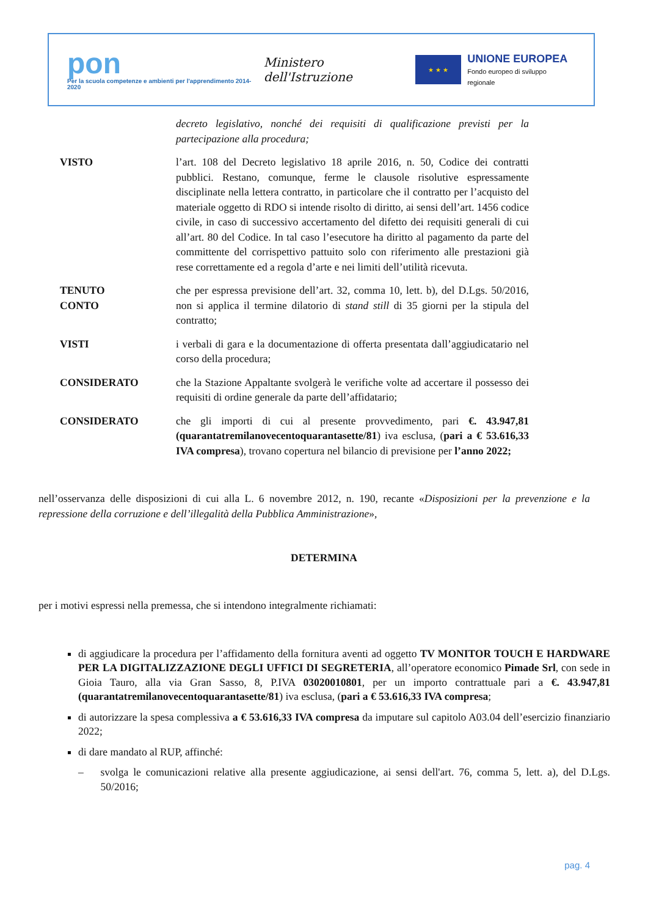pon
Per la scuola competenze e ambienti per l'apprendimento 2014-2020
Ministero dell'Istruzione
★ ★ ★
UNIONE EUROPEA
Fondo europeo di sviluppo regionale
decreto legislativo, nonché dei requisiti di qualificazione previsti per la partecipazione alla procedura;
VISTO l’art. 108 del Decreto legislativo 18 aprile 2016, n. 50, Codice dei contratti pubblici. Restano, comunque, ferme le clausole risolutive espressamente disciplinate nella lettera contratto, in particolare che il contratto per l’acquisto del materiale oggetto di RDO si intende risolto di diritto, ai sensi dell’art. 1456 codice civile, in caso di successivo accertamento del difetto dei requisiti generali di cui all’art. 80 del Codice. In tal caso l’esecutore ha diritto al pagamento da parte del committente del corrispettivo pattuito solo con riferimento alle prestazioni già rese correttamente ed a regola d’arte e nei limiti dell’utilità ricevuta.
TENUTO
CONTO
che per espressa previsione dell’art. 32, comma 10, lett. b), del D.Lgs. 50/2016, non si applica il termine dilatorio di stand still di 35 giorni per la stipula del contratto;
VISTI i verbali di gara e la documentazione di offerta presentata dall’aggiudicatario nel corso della procedura;
CONSIDERATO che la Stazione Appaltante svolgerà le verifiche volte ad accertare il possesso dei requisiti di ordine generale da parte dell’affidatario;
CONSIDERATO che gli importi di cui al presente provvedimento, pari €. 43.947,81 (quarantatremilanovecentoquarantasette/81) iva esclusa, (pari a € 53.616,33 IVA compresa), trovano copertura nel bilancio di previsione per l’anno 2022;
nell’osservanza delle disposizioni di cui alla L. 6 novembre 2012, n. 190, recante «Disposizioni per la prevenzione e la repressione della corruzione e dell’illegalità della Pubblica Amministrazione»,
DETERMINA
per i motivi espressi nella premessa, che si intendono integralmente richiamati:
di aggiudicare la procedura per l’affidamento della fornitura aventi ad oggetto TV MONITOR TOUCH E HARDWARE PER LA DIGITALIZZAZIONE DEGLI UFFICI DI SEGRETERIA, all’operatore economico Pimade Srl, con sede in Gioia Tauro, alla via Gran Sasso, 8, P.IVA 03020010801, per un importo contrattuale pari a €. 43.947,81 (quarantatremilanovecentoquarantasette/81) iva esclusa, (pari a € 53.616,33 IVA compresa;
di autorizzare la spesa complessiva a € 53.616,33 IVA compresa da imputare sul capitolo A03.04 dell’esercizio finanziario 2022;
di dare mandato al RUP, affinché:
– svolga le comunicazioni relative alla presente aggiudicazione, ai sensi dell'art. 76, comma 5, lett. a), del D.Lgs. 50/2016;
pag. 4